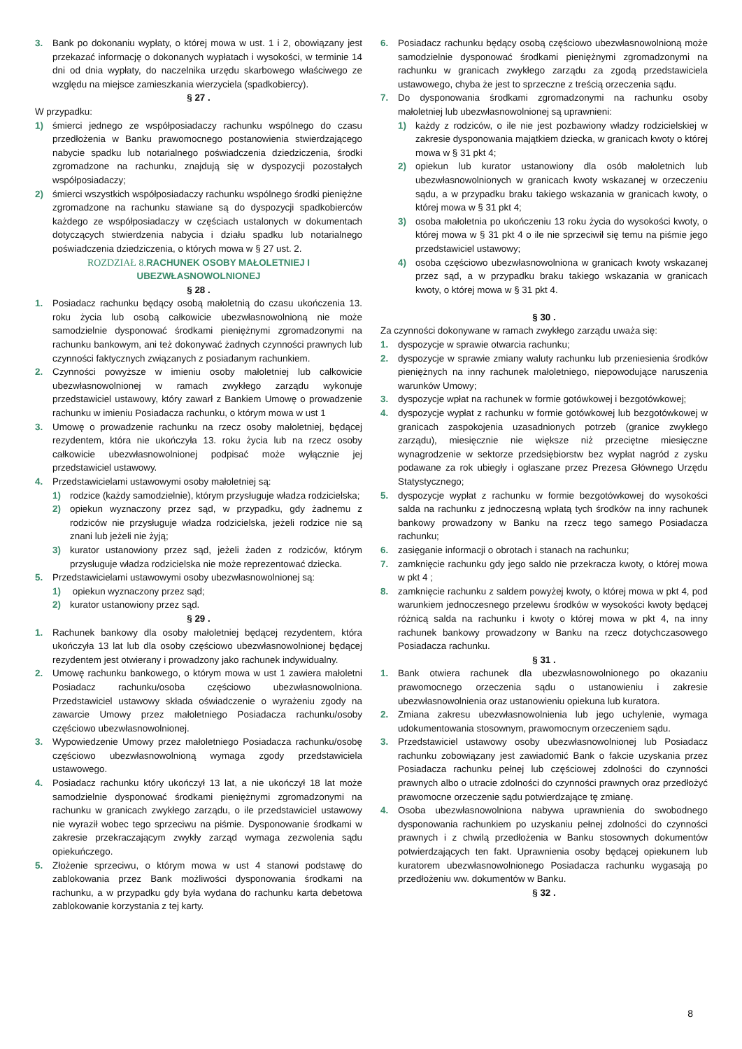3. Bank po dokonaniu wypłaty, o której mowa w ust. 1 i 2, obowiązany jest przekazać informację o dokonanych wypłatach i wysokości, w terminie 14 dni od dnia wypłaty, do naczelnika urzędu skarbowego właściwego ze względu na miejsce zamieszkania wierzyciela (spadkobiercy).
§ 27 .
W przypadku:
1) śmierci jednego ze współposiadaczy rachunku wspólnego do czasu przedłożenia w Banku prawomocnego postanowienia stwierdzającego nabycie spadku lub notarialnego poświadczenia dziedziczenia, środki zgromadzone na rachunku, znajdują się w dyspozycji pozostałych współposiadaczy;
2) śmierci wszystkich współposiadaczy rachunku wspólnego środki pieniężne zgromadzone na rachunku stawiane są do dyspozycji spadkobierców każdego ze współposiadaczy w częściach ustalonych w dokumentach dotyczących stwierdzenia nabycia i działu spadku lub notarialnego poświadczenia dziedziczenia, o których mowa w § 27 ust. 2.
ROZDZIAŁ 8. RACHUNEK OSOBY MAŁOLETNIEJ I UBEZWŁASNOWOLNIONEJ
§ 28 .
1. Posiadacz rachunku będący osobą małoletnią do czasu ukończenia 13. roku życia lub osobą całkowicie ubezwłasnowolnioną nie może samodzielnie dysponować środkami pieniężnymi zgromadzonymi na rachunku bankowym, ani też dokonywać żadnych czynności prawnych lub czynności faktycznych związanych z posiadanym rachunkiem.
2. Czynności powyższe w imieniu osoby małoletniej lub całkowicie ubezwłasnowolnionej w ramach zwykłego zarządu wykonuje przedstawiciel ustawowy, który zawarł z Bankiem Umowę o prowadzenie rachunku w imieniu Posiadacza rachunku, o którym mowa w ust 1
3. Umowę o prowadzenie rachunku na rzecz osoby małoletniej, będącej rezydentem, która nie ukończyła 13. roku życia lub na rzecz osoby całkowicie ubezwłasnowolnionej podpisać może wyłącznie jej przedstawiciel ustawowy.
4. Przedstawicielami ustawowymi osoby małoletniej są:
1) rodzice (każdy samodzielnie), którym przysługuje władza rodzicielska;
2) opiekun wyznaczony przez sąd, w przypadku, gdy żadnemu z rodziców nie przysługuje władza rodzicielska, jeżeli rodzice nie są znani lub jeżeli nie żyją;
3) kurator ustanowiony przez sąd, jeżeli żaden z rodziców, którym przysługuje władza rodzicielska nie może reprezentować dziecka.
5. Przedstawicielami ustawowymi osoby ubezwłasnowolnionej są:
1) opiekun wyznaczony przez sąd;
2) kurator ustanowiony przez sąd.
§ 29 .
1. Rachunek bankowy dla osoby małoletniej będącej rezydentem, która ukończyła 13 lat lub dla osoby częściowo ubezwłasnowolnionej będącej rezydentem jest otwierany i prowadzony jako rachunek indywidualny.
2. Umowę rachunku bankowego, o którym mowa w ust 1 zawiera małoletni Posiadacz rachunku/osoba częściowo ubezwłasnowolniona. Przedstawiciel ustawowy składa oświadczenie o wyrażeniu zgody na zawarcie Umowy przez małoletniego Posiadacza rachunku/osoby częściowo ubezwłasnowolnionej.
3. Wypowiedzenie Umowy przez małoletniego Posiadacza rachunku/osobę częściowo ubezwłasnowolnioną wymaga zgody przedstawiciela ustawowego.
4. Posiadacz rachunku który ukończył 13 lat, a nie ukończył 18 lat może samodzielnie dysponować środkami pieniężnymi zgromadzonymi na rachunku w granicach zwykłego zarządu, o ile przedstawiciel ustawowy nie wyraził wobec tego sprzeciwu na piśmie. Dysponowanie środkami w zakresie przekraczającym zwykły zarząd wymaga zezwolenia sądu opiekuńczego.
5. Złożenie sprzeciwu, o którym mowa w ust 4 stanowi podstawę do zablokowania przez Bank możliwości dysponowania środkami na rachunku, a w przypadku gdy była wydana do rachunku karta debetowa zablokowanie korzystania z tej karty.
6. Posiadacz rachunku będący osobą częściowo ubezwłasnowolnioną może samodzielnie dysponować środkami pieniężnymi zgromadzonymi na rachunku w granicach zwykłego zarządu za zgodą przedstawiciela ustawowego, chyba że jest to sprzeczne z treścią orzeczenia sądu.
7. Do dysponowania środkami zgromadzonymi na rachunku osoby małoletniej lub ubezwłasnowolnionej są uprawnieni:
1) każdy z rodziców, o ile nie jest pozbawiony władzy rodzicielskiej w zakresie dysponowania majątkiem dziecka, w granicach kwoty o której mowa w § 31 pkt 4;
2) opiekun lub kurator ustanowiony dla osób małoletnich lub ubezwłasnowolnionych w granicach kwoty wskazanej w orzeczeniu sądu, a w przypadku braku takiego wskazania w granicach kwoty, o której mowa w § 31 pkt 4;
3) osoba małoletnia po ukończeniu 13 roku życia do wysokości kwoty, o której mowa w § 31 pkt 4 o ile nie sprzeciwił się temu na piśmie jego przedstawiciel ustawowy;
4) osoba częściowo ubezwłasnowolniona w granicach kwoty wskazanej przez sąd, a w przypadku braku takiego wskazania w granicach kwoty, o której mowa w § 31 pkt 4.
§ 30 .
Za czynności dokonywane w ramach zwykłego zarządu uważa się:
1. dyspozycje w sprawie otwarcia rachunku;
2. dyspozycje w sprawie zmiany waluty rachunku lub przeniesienia środków pieniężnych na inny rachunek małoletniego, niepowodujące naruszenia warunków Umowy;
3. dyspozycje wpłat na rachunek w formie gotówkowej i bezgotówkowej;
4. dyspozycje wypłat z rachunku w formie gotówkowej lub bezgotówkowej w granicach zaspokojenia uzasadnionych potrzeb (granice zwykłego zarządu), miesięcznie nie większe niż przeciętne miesięczne wynagrodzenie w sektorze przedsiębiorstw bez wypłat nagród z zysku podawane za rok ubiegły i ogłaszane przez Prezesa Głównego Urzędu Statystycznego;
5. dyspozycje wypłat z rachunku w formie bezgotówkowej do wysokości salda na rachunku z jednoczesną wpłatą tych środków na inny rachunek bankowy prowadzony w Banku na rzecz tego samego Posiadacza rachunku;
6. zasięganie informacji o obrotach i stanach na rachunku;
7. zamknięcie rachunku gdy jego saldo nie przekracza kwoty, o której mowa w pkt 4 ;
8. zamknięcie rachunku z saldem powyżej kwoty, o której mowa w pkt 4, pod warunkiem jednoczesnego przelewu środków w wysokości kwoty będącej różnicą salda na rachunku i kwoty o której mowa w pkt 4, na inny rachunek bankowy prowadzony w Banku na rzecz dotychczasowego Posiadacza rachunku.
§ 31 .
1. Bank otwiera rachunek dla ubezwłasnowolnionego po okazaniu prawomocnego orzeczenia sądu o ustanowieniu i zakresie ubezwłasnowolnienia oraz ustanowieniu opiekuna lub kuratora.
2. Zmiana zakresu ubezwłasnowolnienia lub jego uchylenie, wymaga udokumentowania stosownym, prawomocnym orzeczeniem sądu.
3. Przedstawiciel ustawowy osoby ubezwłasnowolnionej lub Posiadacz rachunku zobowiązany jest zawiadomić Bank o fakcie uzyskania przez Posiadacza rachunku pełnej lub częściowej zdolności do czynności prawnych albo o utracie zdolności do czynności prawnych oraz przedłożyć prawomocne orzeczenie sądu potwierdzające tę zmianę.
4. Osoba ubezwłasnowolniona nabywa uprawnienia do swobodnego dysponowania rachunkiem po uzyskaniu pełnej zdolności do czynności prawnych i z chwilą przedłożenia w Banku stosownych dokumentów potwierdzających ten fakt. Uprawnienia osoby będącej opiekunem lub kuratorem ubezwłasnowolnionego Posiadacza rachunku wygasają po przedłożeniu ww. dokumentów w Banku.
§ 32 .
8